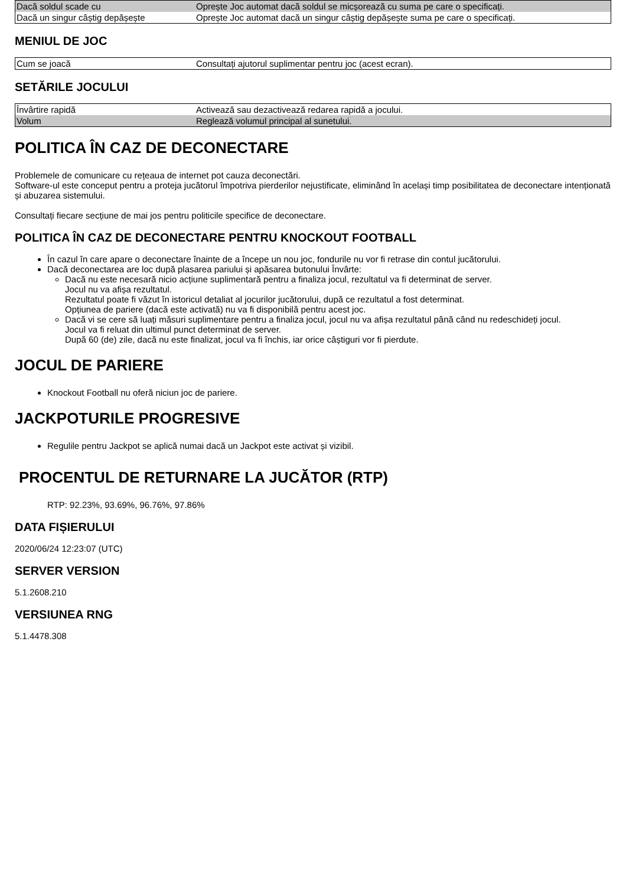| Dacă soldul scade cu | Oprește Joc automat dacă soldul se micșorează cu suma pe care o specificați. |
| Dacă un singur câștig depășește | Oprește Joc automat dacă un singur câștig depășește suma pe care o specificați. |
MENIUL DE JOC
| Cum se joacă | Consultați ajutorul suplimentar pentru joc (acest ecran). |
SETĂRILE JOCULUI
| Învârtire rapidă | Activează sau dezactivează redarea rapidă a jocului. |
| Volum | Reglează volumul principal al sunetului. |
POLITICA ÎN CAZ DE DECONECTARE
Problemele de comunicare cu rețeaua de internet pot cauza deconectări.
Software-ul este conceput pentru a proteja jucătorul împotriva pierderilor nejustificate, eliminând în același timp posibilitatea de deconectare intenționată și abuzarea sistemului.
Consultați fiecare secțiune de mai jos pentru politicile specifice de deconectare.
POLITICA ÎN CAZ DE DECONECTARE PENTRU KNOCKOUT FOOTBALL
În cazul în care apare o deconectare înainte de a începe un nou joc, fondurile nu vor fi retrase din contul jucătorului.
Dacă deconectarea are loc după plasarea pariului și apăsarea butonului Învârte:
Dacă nu este necesară nicio acțiune suplimentară pentru a finaliza jocul, rezultatul va fi determinat de server.
Jocul nu va afișa rezultatul.
Rezultatul poate fi văzut în istoricul detaliat al jocurilor jucătorului, după ce rezultatul a fost determinat.
Opțiunea de pariere (dacă este activată) nu va fi disponibilă pentru acest joc.
Dacă vi se cere să luați măsuri suplimentare pentru a finaliza jocul, jocul nu va afișa rezultatul până când nu redeschideți jocul.
Jocul va fi reluat din ultimul punct determinat de server.
După 60 (de) zile, dacă nu este finalizat, jocul va fi închis, iar orice câștiguri vor fi pierdute.
JOCUL DE PARIERE
Knockout Football nu oferă niciun joc de pariere.
JACKPOTURILE PROGRESIVE
Regulile pentru Jackpot se aplică numai dacă un Jackpot este activat și vizibil.
PROCENTUL DE RETURNARE LA JUCĂTOR (RTP)
RTP: 92.23%, 93.69%, 96.76%, 97.86%
DATA FIȘIERULUI
2020/06/24 12:23:07 (UTC)
SERVER VERSION
5.1.2608.210
VERSIUNEA RNG
5.1.4478.308